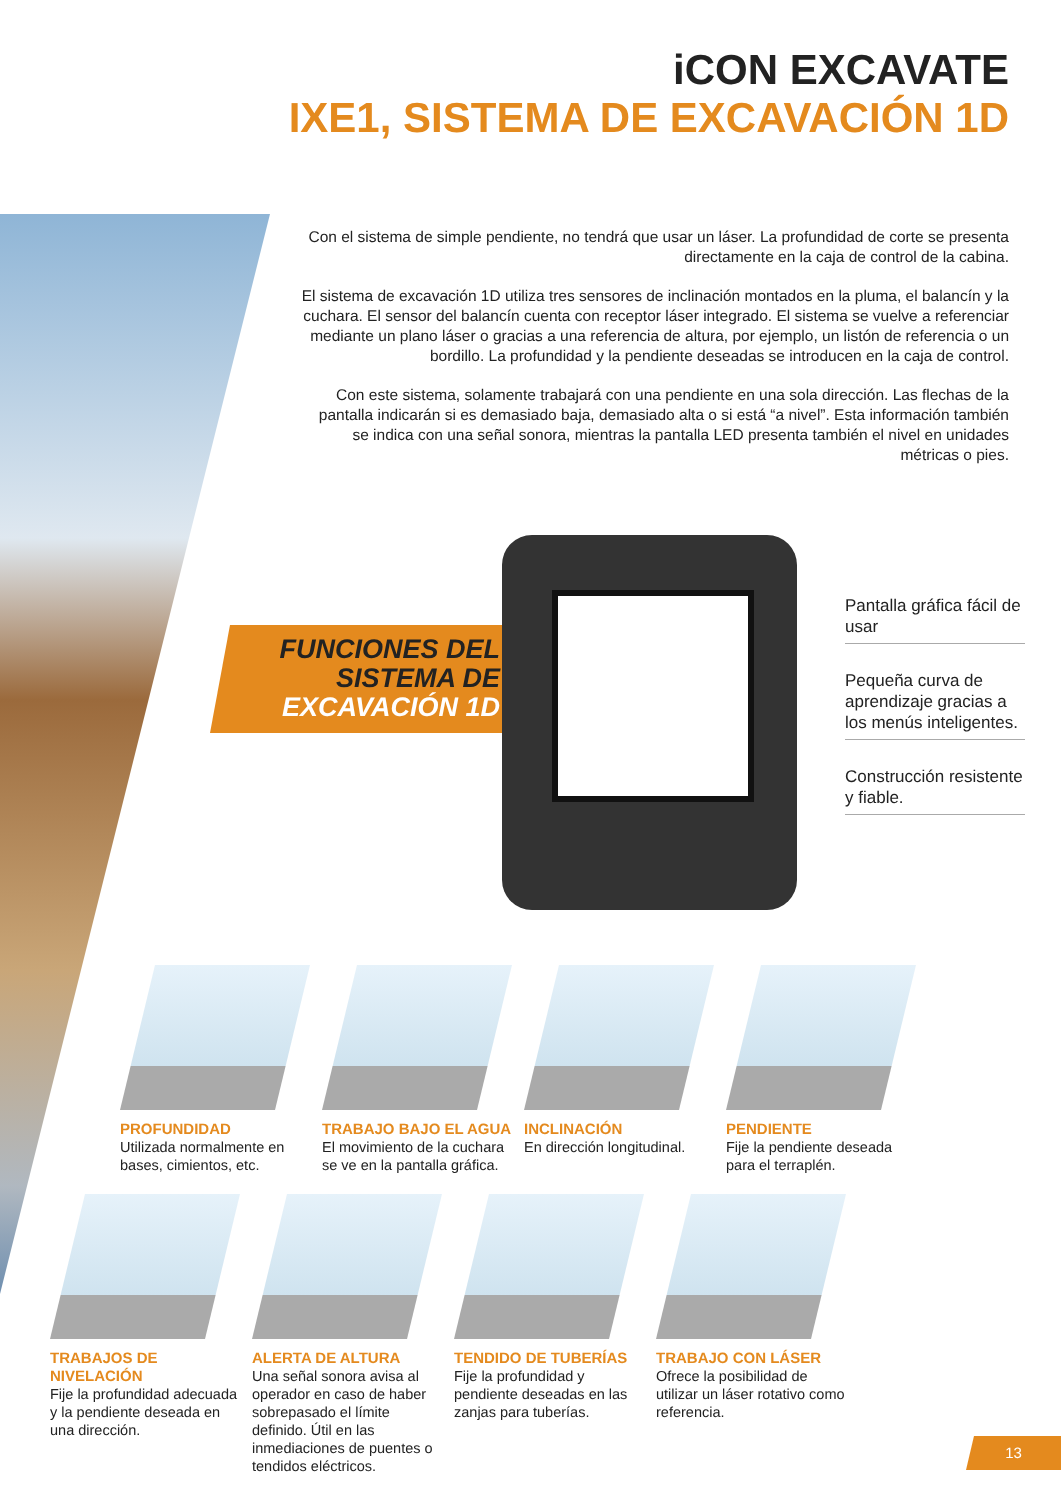iCON EXCAVATE
IXE1, SISTEMA DE EXCAVACIÓN 1D
Con el sistema de simple pendiente, no tendrá que usar un láser. La profundidad de corte se presenta directamente en la caja de control de la cabina.
El sistema de excavación 1D utiliza tres sensores de inclinación montados en la pluma, el balancín y la cuchara. El sensor del balancín cuenta con receptor láser integrado. El sistema se vuelve a referenciar mediante un plano láser o gracias a una referencia de altura, por ejemplo, un listón de referencia o un bordillo. La profundidad y la pendiente deseadas se introducen en la caja de control.
Con este sistema, solamente trabajará con una pendiente en una sola dirección. Las flechas de la pantalla indicarán si es demasiado baja, demasiado alta o si está “a nivel”. Esta información también se indica con una señal sonora, mientras la pantalla LED presenta también el nivel en unidades métricas o pies.
FUNCIONES DEL
SISTEMA DE
EXCAVACIÓN 1D
Pantalla gráfica fácil de usar
Pequeña curva de aprendizaje gracias a los menús inteligentes.
Construcción resistente y fiable.
PROFUNDIDAD
Utilizada normalmente en bases, cimientos, etc.
TRABAJO BAJO EL AGUA
El movimiento de la cuchara se ve en la pantalla gráfica.
INCLINACIÓN
En dirección longitudinal.
PENDIENTE
Fije la pendiente deseada para el terraplén.
TRABAJOS DE NIVELACIÓN
Fije la profundidad adecuada y la pendiente deseada en una dirección.
ALERTA DE ALTURA
Una señal sonora avisa al operador en caso de haber sobrepasado el límite definido. Útil en las inmediaciones de puentes o tendidos eléctricos.
TENDIDO DE TUBERÍAS
Fije la profundidad y pendiente deseadas en las zanjas para tuberías.
TRABAJO CON LÁSER
Ofrece la posibilidad de utilizar un láser rotativo como referencia.
13